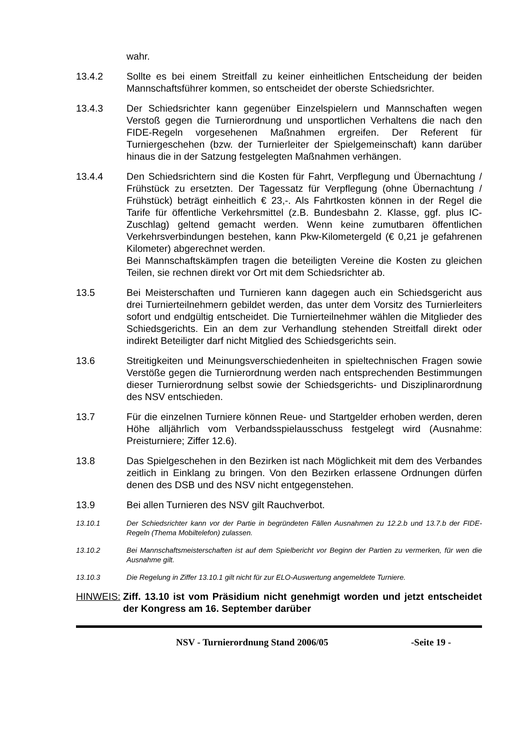wahr.
13.4.2 Sollte es bei einem Streitfall zu keiner einheitlichen Entscheidung der beiden Mannschaftsführer kommen, so entscheidet der oberste Schiedsrichter.
13.4.3 Der Schiedsrichter kann gegenüber Einzelspielern und Mannschaften wegen Verstoß gegen die Turnierordnung und unsportlichen Verhaltens die nach den FIDE-Regeln vorgesehenen Maßnahmen ergreifen. Der Referent für Turniergeschehen (bzw. der Turnierleiter der Spielgemeinschaft) kann darüber hinaus die in der Satzung festgelegten Maßnahmen verhängen.
13.4.4 Den Schiedsrichtern sind die Kosten für Fahrt, Verpflegung und Übernachtung / Frühstück zu ersetzten. Der Tagessatz für Verpflegung (ohne Übernachtung / Frühstück) beträgt einheitlich € 23,-. Als Fahrtkosten können in der Regel die Tarife für öffentliche Verkehrsmittel (z.B. Bundesbahn 2. Klasse, ggf. plus IC-Zuschlag) geltend gemacht werden. Wenn keine zumutbaren öffentlichen Verkehrsverbindungen bestehen, kann Pkw-Kilometergeld (€ 0,21 je gefahrenen Kilometer) abgerechnet werden.
Bei Mannschaftskämpfen tragen die beteiligten Vereine die Kosten zu gleichen Teilen, sie rechnen direkt vor Ort mit dem Schiedsrichter ab.
13.5 Bei Meisterschaften und Turnieren kann dagegen auch ein Schiedsgericht aus drei Turnierteilnehmern gebildet werden, das unter dem Vorsitz des Turnierleiters sofort und endgültig entscheidet. Die Turnierteilnehmer wählen die Mitglieder des Schiedsgerichts. Ein an dem zur Verhandlung stehenden Streitfall direkt oder indirekt Beteiligter darf nicht Mitglied des Schiedsgerichts sein.
13.6 Streitigkeiten und Meinungsverschiedenheiten in spieltechnischen Fragen sowie Verstöße gegen die Turnierordnung werden nach entsprechenden Bestimmungen dieser Turnierordnung selbst sowie der Schiedsgerichts- und Disziplinarordnung des NSV entschieden.
13.7 Für die einzelnen Turniere können Reue- und Startgelder erhoben werden, deren Höhe alljährlich vom Verbandsspielausschuss festgelegt wird (Ausnahme: Preisturniere; Ziffer 12.6).
13.8 Das Spielgeschehen in den Bezirken ist nach Möglichkeit mit dem des Verbandes zeitlich in Einklang zu bringen. Von den Bezirken erlassene Ordnungen dürfen denen des DSB und des NSV nicht entgegenstehen.
13.9 Bei allen Turnieren des NSV gilt Rauchverbot.
13.10.1 Der Schiedsrichter kann vor der Partie in begründeten Fällen Ausnahmen zu 12.2.b und 13.7.b der FIDE-Regeln (Thema Mobiltelefon) zulassen.
13.10.2 Bei Mannschaftsmeisterschaften ist auf dem Spielbericht vor Beginn der Partien zu vermerken, für wen die Ausnahme gilt.
13.10.3 Die Regelung in Ziffer 13.10.1 gilt nicht für zur ELO-Auswertung angemeldete Turniere.
HINWEIS: Ziff. 13.10 ist vom Präsidium nicht genehmigt worden und jetzt entscheidet der Kongress am 16. September darüber
NSV - Turnierordnung Stand 2006/05 -Seite 19 -